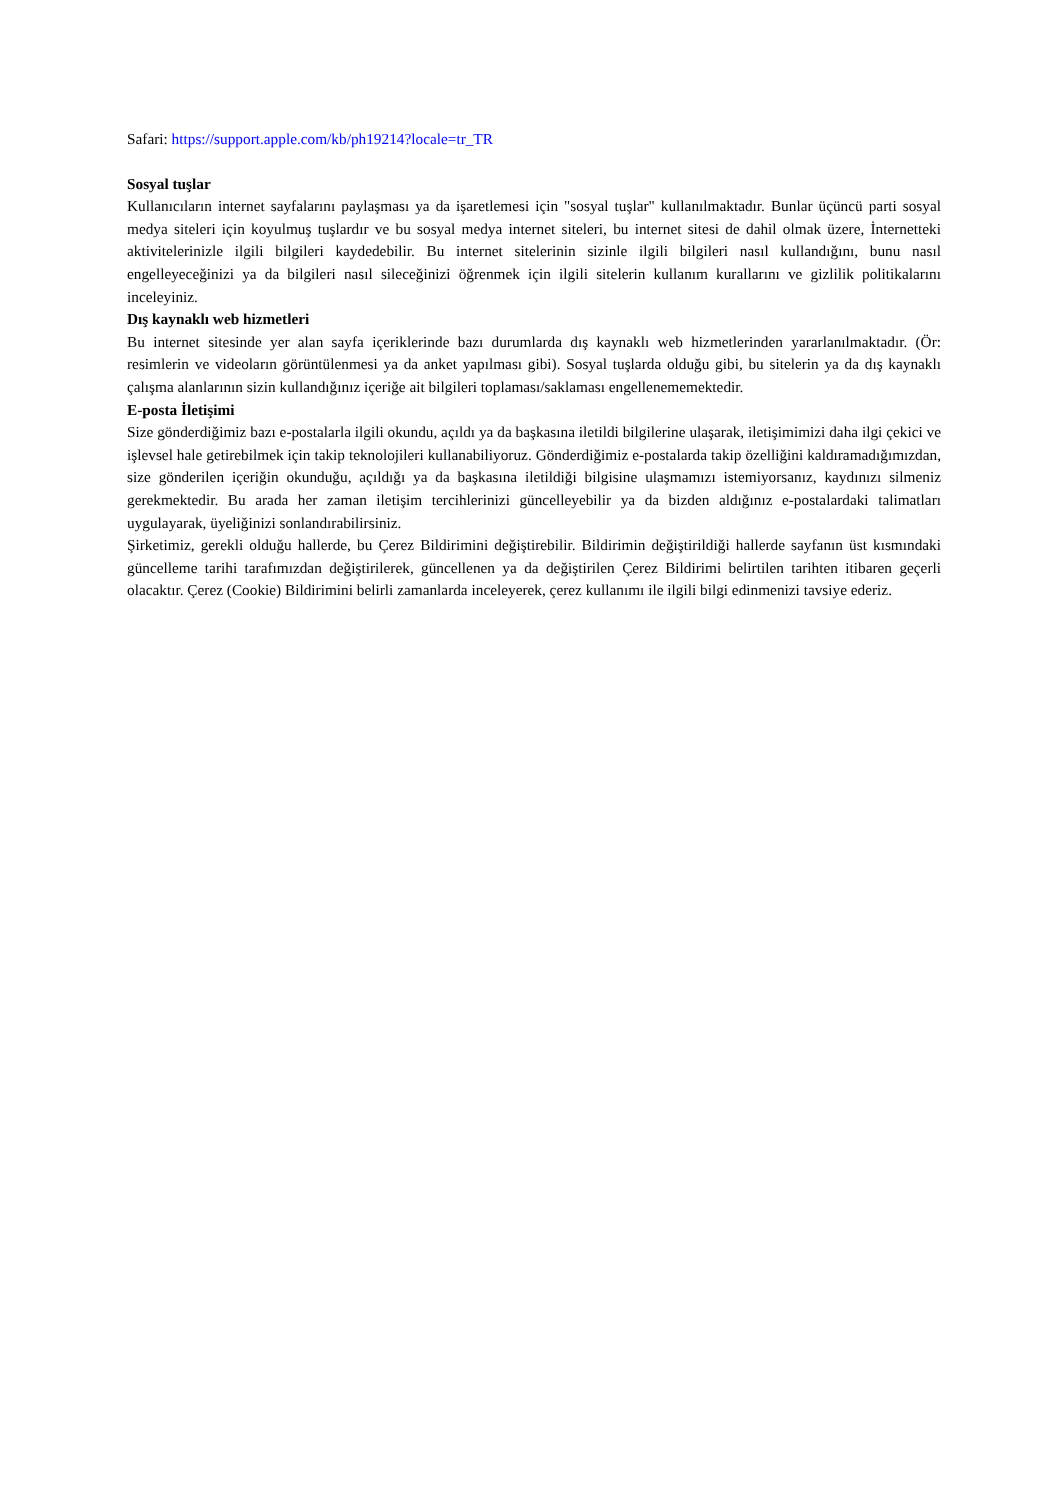Safari: https://support.apple.com/kb/ph19214?locale=tr_TR
Sosyal tuşlar
Kullanıcıların internet sayfalarını paylaşması ya da işaretlemesi için "sosyal tuşlar" kullanılmaktadır. Bunlar üçüncü parti sosyal medya siteleri için koyulmuş tuşlardır ve bu sosyal medya internet siteleri, bu internet sitesi de dahil olmak üzere, İnternetteki aktivitelerinizle ilgili bilgileri kaydedebilir. Bu internet sitelerinin sizinle ilgili bilgileri nasıl kullandığını, bunu nasıl engelleyeceğinizi ya da bilgileri nasıl sileceğinizi öğrenmek için ilgili sitelerin kullanım kurallarını ve gizlilik politikalarını inceleyiniz.
Dış kaynaklı web hizmetleri
Bu internet sitesinde yer alan sayfa içeriklerinde bazı durumlarda dış kaynaklı web hizmetlerinden yararlanılmaktadır. (Ör: resimlerin ve videoların görüntülenmesi ya da anket yapılması gibi). Sosyal tuşlarda olduğu gibi, bu sitelerin ya da dış kaynaklı çalışma alanlarının sizin kullandığınız içeriğe ait bilgileri toplaması/saklaması engellenememektedir.
E-posta İletişimi
Size gönderdiğimiz bazı e-postalarla ilgili okundu, açıldı ya da başkasına iletildi bilgilerine ulaşarak, iletişimimizi daha ilgi çekici ve işlevsel hale getirebilmek için takip teknolojileri kullanabiliyoruz. Gönderdiğimiz e-postalarda takip özelliğini kaldıramadığımızdan, size gönderilen içeriğin okunduğu, açıldığı ya da başkasına iletildiği bilgisine ulaşmamızı istemiyorsanız, kaydınızı silmeniz gerekmektedir. Bu arada her zaman iletişim tercihlerinizi güncelleyebilir ya da bizden aldığınız e-postalardaki talimatları uygulayarak, üyeliğinizi sonlandırabilirsiniz.
Şirketimiz, gerekli olduğu hallerde, bu Çerez Bildirimini değiştirebilir. Bildirimin değiştirildiği hallerde sayfanın üst kısmındaki güncelleme tarihi tarafımızdan değiştirilerek, güncellenen ya da değiştirilen Çerez Bildirimi belirtilen tarihten itibaren geçerli olacaktır. Çerez (Cookie) Bildirimini belirli zamanlarda inceleyerek, çerez kullanımı ile ilgili bilgi edinmenizi tavsiye ederiz.